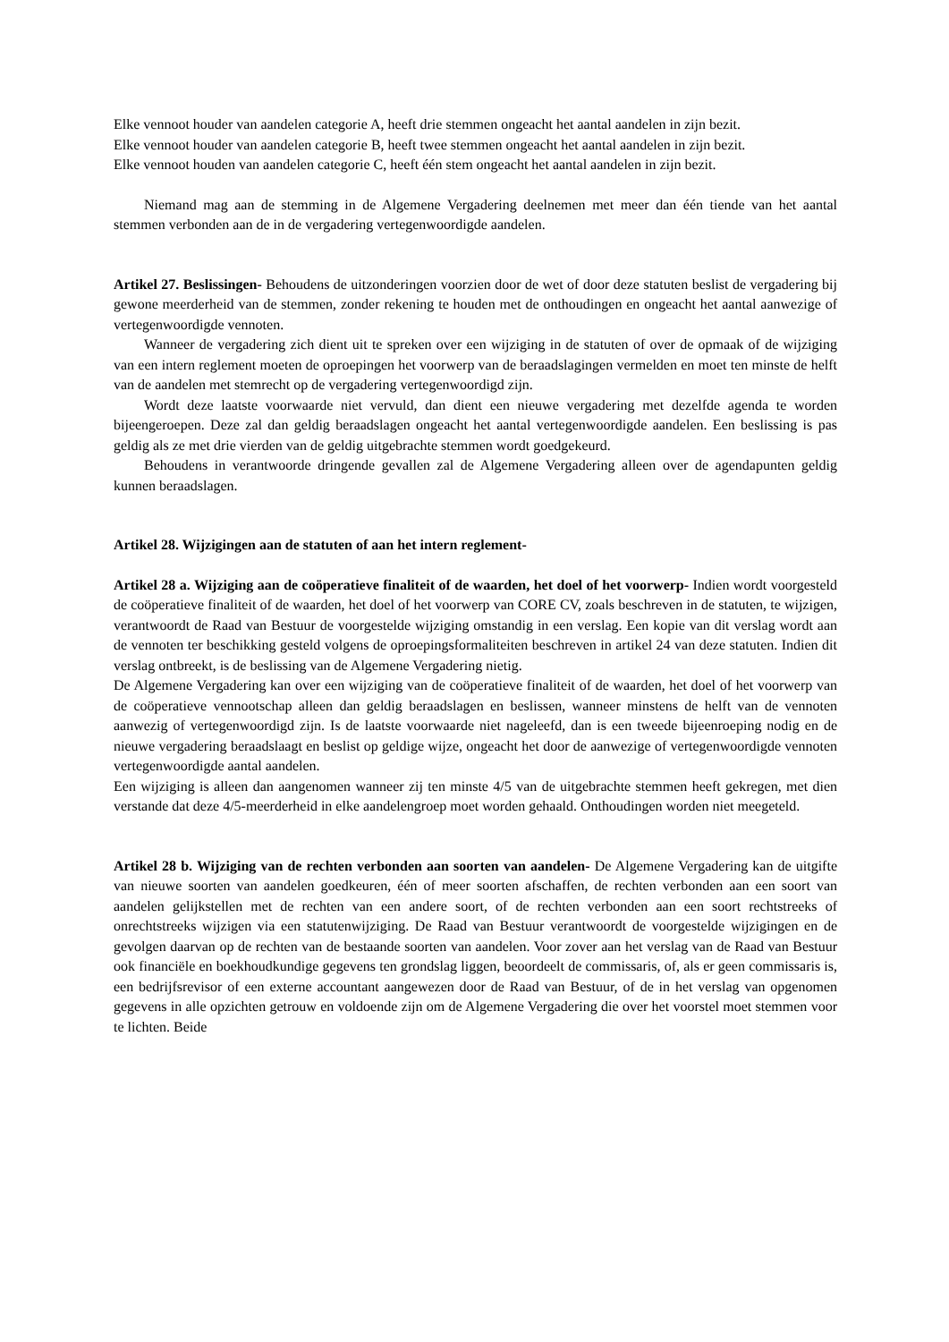Elke vennoot houder van aandelen categorie A, heeft drie stemmen ongeacht het aantal aandelen in zijn bezit.
Elke vennoot houder van aandelen categorie B, heeft twee stemmen ongeacht het aantal aandelen in zijn bezit.
Elke vennoot houden van aandelen categorie C, heeft één stem ongeacht het aantal aandelen in zijn bezit.
Niemand mag aan de stemming in de Algemene Vergadering deelnemen met meer dan één tiende van het aantal stemmen verbonden aan de in de vergadering vertegenwoordigde aandelen.
Artikel 27. Beslissingen- Behoudens de uitzonderingen voorzien door de wet of door deze statuten beslist de vergadering bij gewone meerderheid van de stemmen, zonder rekening te houden met de onthoudingen en ongeacht het aantal aanwezige of vertegenwoordigde vennoten.
Wanneer de vergadering zich dient uit te spreken over een wijziging in de statuten of over de opmaak of de wijziging van een intern reglement moeten de oproepingen het voorwerp van de beraadslagingen vermelden en moet ten minste de helft van de aandelen met stemrecht op de vergadering vertegenwoordigd zijn.
Wordt deze laatste voorwaarde niet vervuld, dan dient een nieuwe vergadering met dezelfde agenda te worden bijeengeroepen. Deze zal dan geldig beraadslagen ongeacht het aantal vertegenwoordigde aandelen. Een beslissing is pas geldig als ze met drie vierden van de geldig uitgebrachte stemmen wordt goedgekeurd.
Behoudens in verantwoorde dringende gevallen zal de Algemene Vergadering alleen over de agendapunten geldig kunnen beraadslagen.
Artikel 28. Wijzigingen aan de statuten of aan het intern reglement-
Artikel 28 a. Wijziging aan de coöperatieve finaliteit of de waarden, het doel of het voorwerp- Indien wordt voorgesteld de coöperatieve finaliteit of de waarden, het doel of het voorwerp van CORE CV, zoals beschreven in de statuten, te wijzigen, verantwoordt de Raad van Bestuur de voorgestelde wijziging omstandig in een verslag. Een kopie van dit verslag wordt aan de vennoten ter beschikking gesteld volgens de oproepingsformaliteiten beschreven in artikel 24 van deze statuten. Indien dit verslag ontbreekt, is de beslissing van de Algemene Vergadering nietig.
De Algemene Vergadering kan over een wijziging van de coöperatieve finaliteit of de waarden, het doel of het voorwerp van de coöperatieve vennootschap alleen dan geldig beraadslagen en beslissen, wanneer minstens de helft van de vennoten aanwezig of vertegenwoordigd zijn. Is de laatste voorwaarde niet nageleefd, dan is een tweede bijeenroeping nodig en de nieuwe vergadering beraadslaagt en beslist op geldige wijze, ongeacht het door de aanwezige of vertegenwoordigde vennoten vertegenwoordigde aantal aandelen.
Een wijziging is alleen dan aangenomen wanneer zij ten minste 4/5 van de uitgebrachte stemmen heeft gekregen, met dien verstande dat deze 4/5-meerderheid in elke aandelengroep moet worden gehaald. Onthoudingen worden niet meegeteld.
Artikel 28 b. Wijziging van de rechten verbonden aan soorten van aandelen- De Algemene Vergadering kan de uitgifte van nieuwe soorten van aandelen goedkeuren, één of meer soorten afschaffen, de rechten verbonden aan een soort van aandelen gelijkstellen met de rechten van een andere soort, of de rechten verbonden aan een soort rechtstreeks of onrechtstreeks wijzigen via een statutenwijziging. De Raad van Bestuur verantwoordt de voorgestelde wijzigingen en de gevolgen daarvan op de rechten van de bestaande soorten van aandelen. Voor zover aan het verslag van de Raad van Bestuur ook financiële en boekhoudkundige gegevens ten grondslag liggen, beoordeelt de commissaris, of, als er geen commissaris is, een bedrijfsrevisor of een externe accountant aangewezen door de Raad van Bestuur, of de in het verslag van opgenomen gegevens in alle opzichten getrouw en voldoende zijn om de Algemene Vergadering die over het voorstel moet stemmen voor te lichten. Beide